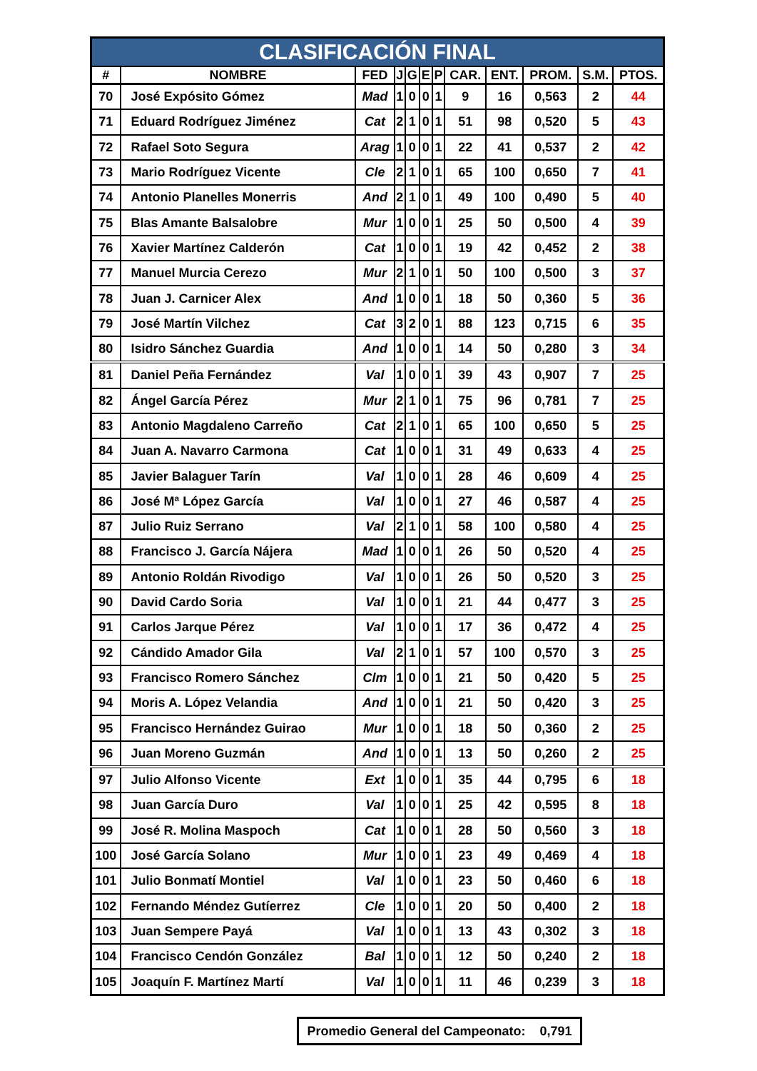| CLASIFICACIÓN FINAL | | | | | | | | | | | |
| # | NOMBRE | FED | J | G | E | P | CAR. | ENT. | PROM. | S.M. | PTOS. |
| 70 | José Expósito Gómez | Mad | 1 | 0 | 0 | 1 | 9 | 16 | 0,563 | 2 | 44 |
| 71 | Eduard Rodríguez Jiménez | Cat | 2 | 1 | 0 | 1 | 51 | 98 | 0,520 | 5 | 43 |
| 72 | Rafael Soto Segura | Arag | 1 | 0 | 0 | 1 | 22 | 41 | 0,537 | 2 | 42 |
| 73 | Mario Rodríguez Vicente | Cle | 2 | 1 | 0 | 1 | 65 | 100 | 0,650 | 7 | 41 |
| 74 | Antonio Planelles Monerris | And | 2 | 1 | 0 | 1 | 49 | 100 | 0,490 | 5 | 40 |
| 75 | Blas Amante Balsalobre | Mur | 1 | 0 | 0 | 1 | 25 | 50 | 0,500 | 4 | 39 |
| 76 | Xavier Martínez Calderón | Cat | 1 | 0 | 0 | 1 | 19 | 42 | 0,452 | 2 | 38 |
| 77 | Manuel Murcia Cerezo | Mur | 2 | 1 | 0 | 1 | 50 | 100 | 0,500 | 3 | 37 |
| 78 | Juan J. Carnicer Alex | And | 1 | 0 | 0 | 1 | 18 | 50 | 0,360 | 5 | 36 |
| 79 | José Martín Vilchez | Cat | 3 | 2 | 0 | 1 | 88 | 123 | 0,715 | 6 | 35 |
| 80 | Isidro Sánchez Guardia | And | 1 | 0 | 0 | 1 | 14 | 50 | 0,280 | 3 | 34 |
| 81 | Daniel Peña Fernández | Val | 1 | 0 | 0 | 1 | 39 | 43 | 0,907 | 7 | 25 |
| 82 | Ángel García Pérez | Mur | 2 | 1 | 0 | 1 | 75 | 96 | 0,781 | 7 | 25 |
| 83 | Antonio Magdaleno Carreño | Cat | 2 | 1 | 0 | 1 | 65 | 100 | 0,650 | 5 | 25 |
| 84 | Juan A. Navarro Carmona | Cat | 1 | 0 | 0 | 1 | 31 | 49 | 0,633 | 4 | 25 |
| 85 | Javier Balaguer Tarín | Val | 1 | 0 | 0 | 1 | 28 | 46 | 0,609 | 4 | 25 |
| 86 | José Mª López García | Val | 1 | 0 | 0 | 1 | 27 | 46 | 0,587 | 4 | 25 |
| 87 | Julio Ruiz Serrano | Val | 2 | 1 | 0 | 1 | 58 | 100 | 0,580 | 4 | 25 |
| 88 | Francisco J. García Nájera | Mad | 1 | 0 | 0 | 1 | 26 | 50 | 0,520 | 4 | 25 |
| 89 | Antonio Roldán Rivodigo | Val | 1 | 0 | 0 | 1 | 26 | 50 | 0,520 | 3 | 25 |
| 90 | David Cardo Soria | Val | 1 | 0 | 0 | 1 | 21 | 44 | 0,477 | 3 | 25 |
| 91 | Carlos Jarque Pérez | Val | 1 | 0 | 0 | 1 | 17 | 36 | 0,472 | 4 | 25 |
| 92 | Cándido Amador Gila | Val | 2 | 1 | 0 | 1 | 57 | 100 | 0,570 | 3 | 25 |
| 93 | Francisco Romero Sánchez | Clm | 1 | 0 | 0 | 1 | 21 | 50 | 0,420 | 5 | 25 |
| 94 | Moris A. López Velandia | And | 1 | 0 | 0 | 1 | 21 | 50 | 0,420 | 3 | 25 |
| 95 | Francisco Hernández Guirao | Mur | 1 | 0 | 0 | 1 | 18 | 50 | 0,360 | 2 | 25 |
| 96 | Juan Moreno Guzmán | And | 1 | 0 | 0 | 1 | 13 | 50 | 0,260 | 2 | 25 |
| 97 | Julio Alfonso Vicente | Ext | 1 | 0 | 0 | 1 | 35 | 44 | 0,795 | 6 | 18 |
| 98 | Juan García Duro | Val | 1 | 0 | 0 | 1 | 25 | 42 | 0,595 | 8 | 18 |
| 99 | José R. Molina Maspoch | Cat | 1 | 0 | 0 | 1 | 28 | 50 | 0,560 | 3 | 18 |
| 100 | José García Solano | Mur | 1 | 0 | 0 | 1 | 23 | 49 | 0,469 | 4 | 18 |
| 101 | Julio Bonmatí Montiel | Val | 1 | 0 | 0 | 1 | 23 | 50 | 0,460 | 6 | 18 |
| 102 | Fernando Méndez Gutíerrez | Cle | 1 | 0 | 0 | 1 | 20 | 50 | 0,400 | 2 | 18 |
| 103 | Juan Sempere Payá | Val | 1 | 0 | 0 | 1 | 13 | 43 | 0,302 | 3 | 18 |
| 104 | Francisco Cendón González | Bal | 1 | 0 | 0 | 1 | 12 | 50 | 0,240 | 2 | 18 |
| 105 | Joaquín F. Martínez Martí | Val | 1 | 0 | 0 | 1 | 11 | 46 | 0,239 | 3 | 18 |
Promedio General del Campeonato: 0,791